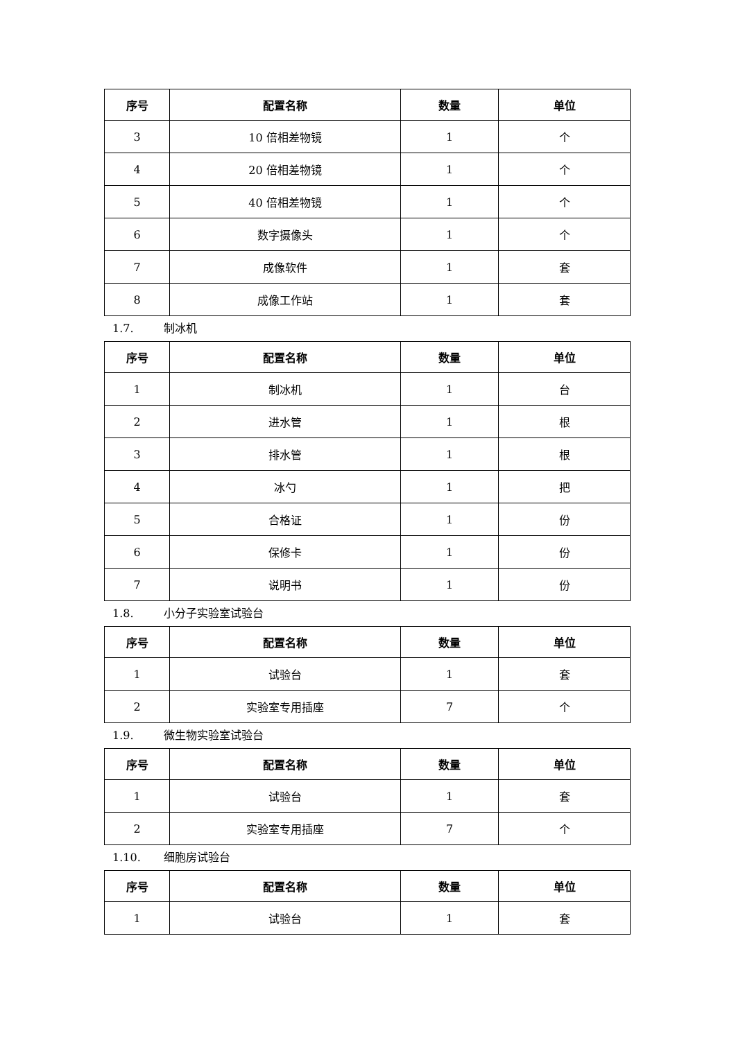| 序号 | 配置名称 | 数量 | 单位 |
| --- | --- | --- | --- |
| 3 | 10 倍相差物镜 | 1 | 个 |
| 4 | 20 倍相差物镜 | 1 | 个 |
| 5 | 40 倍相差物镜 | 1 | 个 |
| 6 | 数字摄像头 | 1 | 个 |
| 7 | 成像软件 | 1 | 套 |
| 8 | 成像工作站 | 1 | 套 |
1.7. 制冰机
| 序号 | 配置名称 | 数量 | 单位 |
| --- | --- | --- | --- |
| 1 | 制冰机 | 1 | 台 |
| 2 | 进水管 | 1 | 根 |
| 3 | 排水管 | 1 | 根 |
| 4 | 冰勺 | 1 | 把 |
| 5 | 合格证 | 1 | 份 |
| 6 | 保修卡 | 1 | 份 |
| 7 | 说明书 | 1 | 份 |
1.8. 小分子实验室试验台
| 序号 | 配置名称 | 数量 | 单位 |
| --- | --- | --- | --- |
| 1 | 试验台 | 1 | 套 |
| 2 | 实验室专用插座 | 7 | 个 |
1.9. 微生物实验室试验台
| 序号 | 配置名称 | 数量 | 单位 |
| --- | --- | --- | --- |
| 1 | 试验台 | 1 | 套 |
| 2 | 实验室专用插座 | 7 | 个 |
1.10. 细胞房试验台
| 序号 | 配置名称 | 数量 | 单位 |
| --- | --- | --- | --- |
| 1 | 试验台 | 1 | 套 |